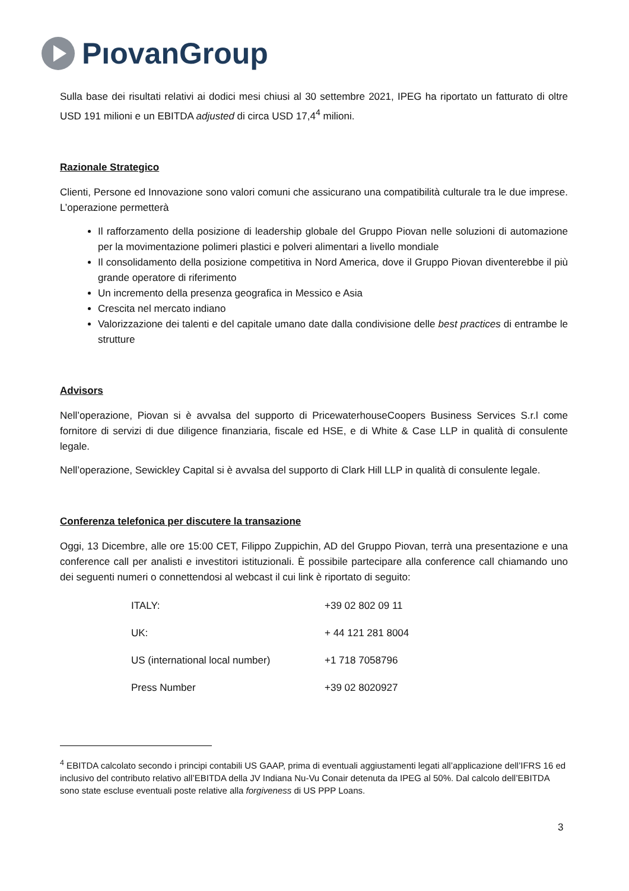PıovanGroup
Sulla base dei risultati relativi ai dodici mesi chiusi al 30 settembre 2021, IPEG ha riportato un fatturato di oltre USD 191 milioni e un EBITDA adjusted di circa USD 17,4<sup>4</sup> milioni.
Razionale Strategico
Clienti, Persone ed Innovazione sono valori comuni che assicurano una compatibilità culturale tra le due imprese. L’operazione permetterà
Il rafforzamento della posizione di leadership globale del Gruppo Piovan nelle soluzioni di automazione per la movimentazione polimeri plastici e polveri alimentari a livello mondiale
Il consolidamento della posizione competitiva in Nord America, dove il Gruppo Piovan diventerebbe il più grande operatore di riferimento
Un incremento della presenza geografica in Messico e Asia
Crescita nel mercato indiano
Valorizzazione dei talenti e del capitale umano date dalla condivisione delle best practices di entrambe le strutture
Advisors
Nell’operazione, Piovan si è avvalsa del supporto di PricewaterhouseCoopers Business Services S.r.l come fornitore di servizi di due diligence finanziaria, fiscale ed HSE, e di White & Case LLP in qualità di consulente legale.
Nell’operazione, Sewickley Capital si è avvalsa del supporto di Clark Hill LLP in qualità di consulente legale.
Conferenza telefonica per discutere la transazione
Oggi, 13 Dicembre, alle ore 15:00 CET, Filippo Zuppichin, AD del Gruppo Piovan, terrà una presentazione e una conference call per analisti e investitori istituzionali. È possibile partecipare alla conference call chiamando uno dei seguenti numeri o connettendosi al webcast il cui link è riportato di seguito:
| ITALY: | +39 02 802 09 11 |
| UK: | + 44 121 281 8004 |
| US (international local number) | +1 718 7058796 |
| Press Number | +39 02 8020927 |
<sup>4</sup> EBITDA calcolato secondo i principi contabili US GAAP, prima di eventuali aggiustamenti legati all’applicazione dell’IFRS 16 ed inclusivo del contributo relativo all’EBITDA della JV Indiana Nu-Vu Conair detenuta da IPEG al 50%. Dal calcolo dell’EBITDA sono state escluse eventuali poste relative alla forgiveness di US PPP Loans.
3